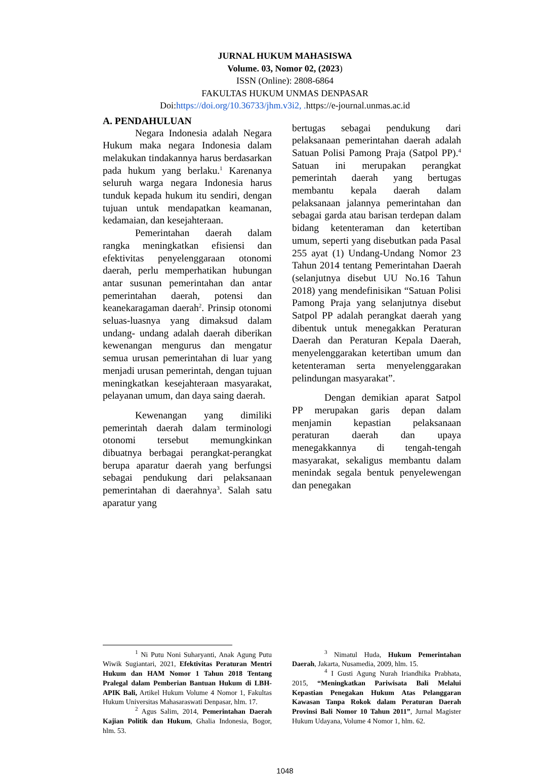JURNAL HUKUM MAHASISWA
Volume. 03, Nomor 02, (2023)
ISSN (Online): 2808-6864
FAKULTAS HUKUM UNMAS DENPASAR
Doi:https://doi.org/10.36733/jhm.v3i2, . https://e-journal.unmas.ac.id
A. PENDAHULUAN
Negara Indonesia adalah Negara Hukum maka negara Indonesia dalam melakukan tindakannya harus berdasarkan pada hukum yang berlaku.<sup>1</sup> Karenanya seluruh warga negara Indonesia harus tunduk kepada hukum itu sendiri, dengan tujuan untuk mendapatkan keamanan, kedamaian, dan kesejahteraan.
Pemerintahan daerah dalam rangka meningkatkan efisiensi dan efektivitas penyelenggaraan otonomi daerah, perlu memperhatikan hubungan antar susunan pemerintahan dan antar pemerintahan daerah, potensi dan keanekaragaman daerah<sup>2</sup>. Prinsip otonomi seluas-luasnya yang dimaksud dalam undang- undang adalah daerah diberikan kewenangan mengurus dan mengatur semua urusan pemerintahan di luar yang menjadi urusan pemerintah, dengan tujuan meningkatkan kesejahteraan masyarakat, pelayanan umum, dan daya saing daerah.
Kewenangan yang dimiliki pemerintah daerah dalam terminologi otonomi tersebut memungkinkan dibuatnya berbagai perangkat-perangkat berupa aparatur daerah yang berfungsi sebagai pendukung dari pelaksanaan pemerintahan di daerahnya<sup>3</sup>. Salah satu aparatur yang
bertugas sebagai pendukung dari pelaksanaan pemerintahan daerah adalah Satuan Polisi Pamong Praja (Satpol PP).<sup>4</sup> Satuan ini merupakan perangkat pemerintah daerah yang bertugas membantu kepala daerah dalam pelaksanaan jalannya pemerintahan dan sebagai garda atau barisan terdepan dalam bidang ketenteraman dan ketertiban umum, seperti yang disebutkan pada Pasal 255 ayat (1) Undang-Undang Nomor 23 Tahun 2014 tentang Pemerintahan Daerah (selanjutnya disebut UU No.16 Tahun 2018) yang mendefinisikan “Satuan Polisi Pamong Praja yang selanjutnya disebut Satpol PP adalah perangkat daerah yang dibentuk untuk menegakkan Peraturan Daerah dan Peraturan Kepala Daerah, menyelenggarakan ketertiban umum dan ketenteraman serta menyelenggarakan pelindungan masyarakat”.
Dengan demikian aparat Satpol PP merupakan garis depan dalam menjamin kepastian pelaksanaan peraturan daerah dan upaya menegakkannya di tengah-tengah masyarakat, sekaligus membantu dalam menindak segala bentuk penyelewengan dan penegakan
<sup>1</sup> Ni Putu Noni Suharyanti, Anak Agung Putu Wiwik Sugiantari, 2021, Efektivitas Peraturan Mentri Hukum dan HAM Nomor 1 Tahun 2018 Tentang Pralegal dalam Pemberian Bantuan Hukum di LBH-APIK Bali, Artikel Hukum Volume 4 Nomor 1, Fakultas Hukum Universitas Mahasaraswati Denpasar, hlm. 17.
<sup>2</sup> Agus Salim, 2014, Pemerintahan Daerah Kajian Politik dan Hukum, Ghalia Indonesia, Bogor, hlm. 53.
<sup>3</sup> Nimatul Huda, Hukum Pemerintahan Daerah, Jakarta, Nusamedia, 2009, hlm. 15.
<sup>4</sup> I Gusti Agung Nurah Iriandhika Prabhata, 2015, “Meningkatkan Pariwisata Bali Melalui Kepastian Penegakan Hukum Atas Pelanggaran Kawasan Tanpa Rokok dalam Peraturan Daerah Provinsi Bali Nomor 10 Tahun 2011”, Jurnal Magister Hukum Udayana, Volume 4 Nomor 1, hlm. 62.
1048